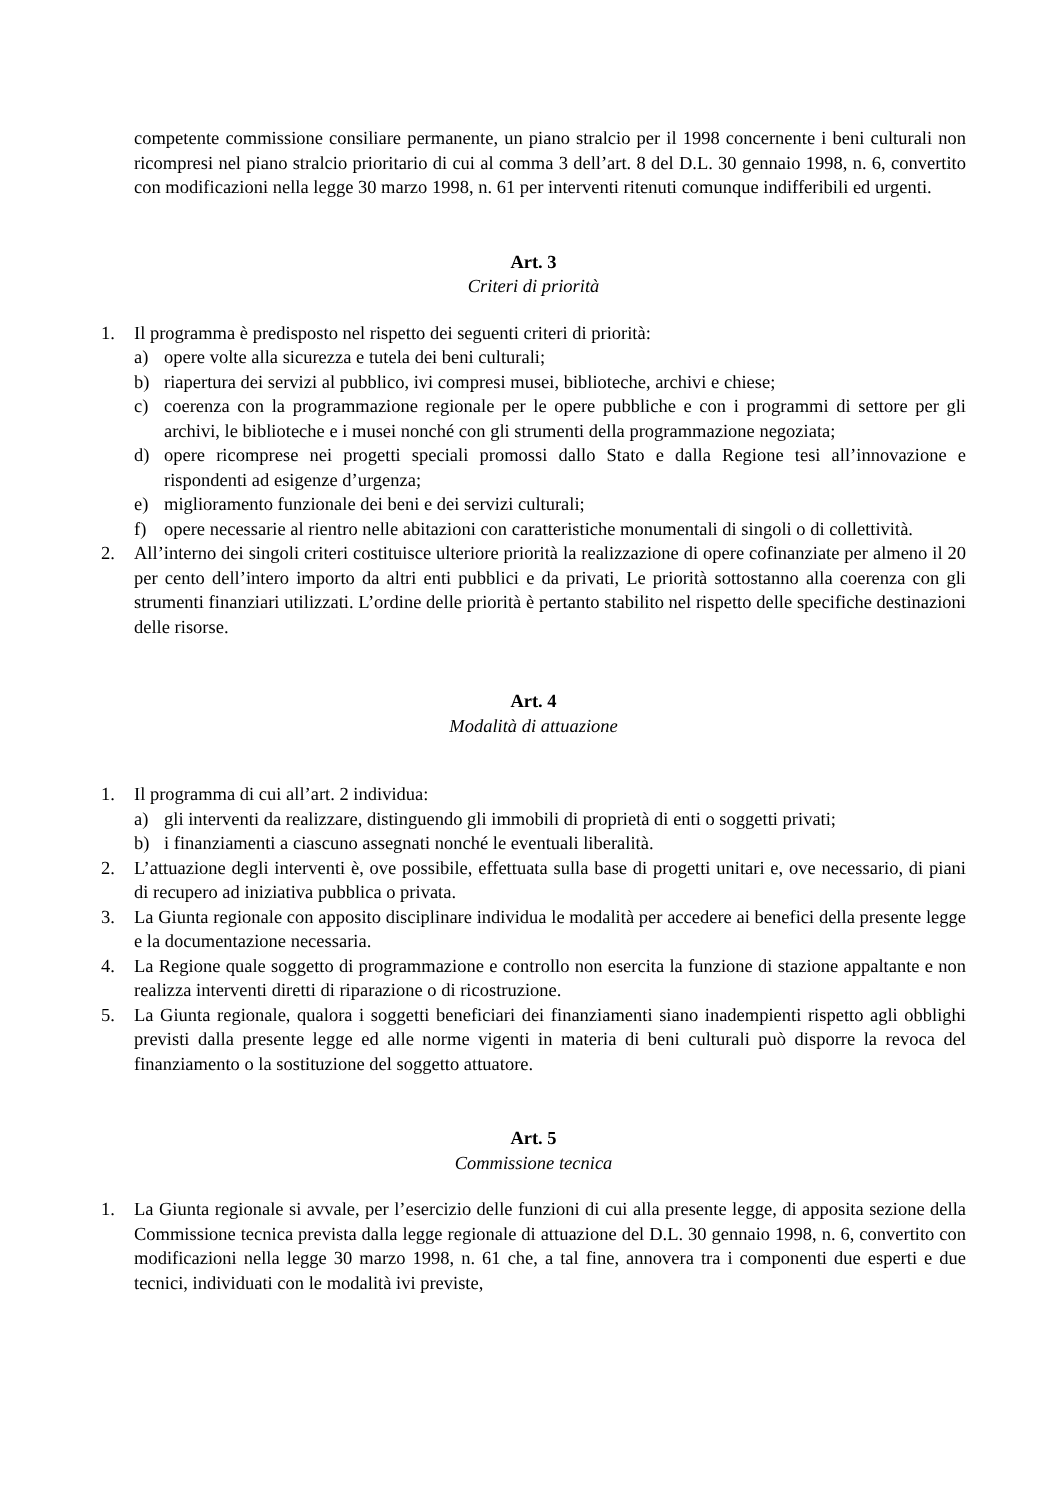competente commissione consiliare permanente, un piano stralcio per il 1998 concernente i beni culturali non ricompresi nel piano stralcio prioritario di cui al comma 3 dell’art. 8 del D.L. 30 gennaio 1998, n. 6, convertito con modificazioni nella legge 30 marzo 1998, n. 61 per interventi ritenuti comunque indifferibili ed urgenti.
Art. 3
Criteri di priorità
1. Il programma è predisposto nel rispetto dei seguenti criteri di priorità:
a) opere volte alla sicurezza e tutela dei beni culturali;
b) riapertura dei servizi al pubblico, ivi compresi musei, biblioteche, archivi e chiese;
c) coerenza con la programmazione regionale per le opere pubbliche e con i programmi di settore per gli archivi, le biblioteche e i musei nonché con gli strumenti della programmazione negoziata;
d) opere ricomprese nei progetti speciali promossi dallo Stato e dalla Regione tesi all’innovazione e rispondenti ad esigenze d’urgenza;
e) miglioramento funzionale dei beni e dei servizi culturali;
f) opere necessarie al rientro nelle abitazioni con caratteristiche monumentali di singoli o di collettività.
2. All’interno dei singoli criteri costituisce ulteriore priorità la realizzazione di opere cofinanziate per almeno il 20 per cento dell’intero importo da altri enti pubblici e da privati, Le priorità sottostanno alla coerenza con gli strumenti finanziari utilizzati. L’ordine delle priorità è pertanto stabilito nel rispetto delle specifiche destinazioni delle risorse.
Art. 4
Modalità di attuazione
1. Il programma di cui all’art. 2 individua:
a) gli interventi da realizzare, distinguendo gli immobili di proprietà di enti o soggetti privati;
b) i finanziamenti a ciascuno assegnati nonché le eventuali liberalità.
2. L’attuazione degli interventi è, ove possibile, effettuata sulla base di progetti unitari e, ove necessario, di piani di recupero ad iniziativa pubblica o privata.
3. La Giunta regionale con apposito disciplinare individua le modalità per accedere ai benefici della presente legge e la documentazione necessaria.
4. La Regione quale soggetto di programmazione e controllo non esercita la funzione di stazione appaltante e non realizza interventi diretti di riparazione o di ricostruzione.
5. La Giunta regionale, qualora i soggetti beneficiari dei finanziamenti siano inadempienti rispetto agli obblighi previsti dalla presente legge ed alle norme vigenti in materia di beni culturali può disporre la revoca del finanziamento o la sostituzione del soggetto attuatore.
Art. 5
Commissione tecnica
1. La Giunta regionale si avvale, per l’esercizio delle funzioni di cui alla presente legge, di apposita sezione della Commissione tecnica prevista dalla legge regionale di attuazione del D.L. 30 gennaio 1998, n. 6, convertito con modificazioni nella legge 30 marzo 1998, n. 61 che, a tal fine, annovera tra i componenti due esperti e due tecnici, individuati con le modalità ivi previste,